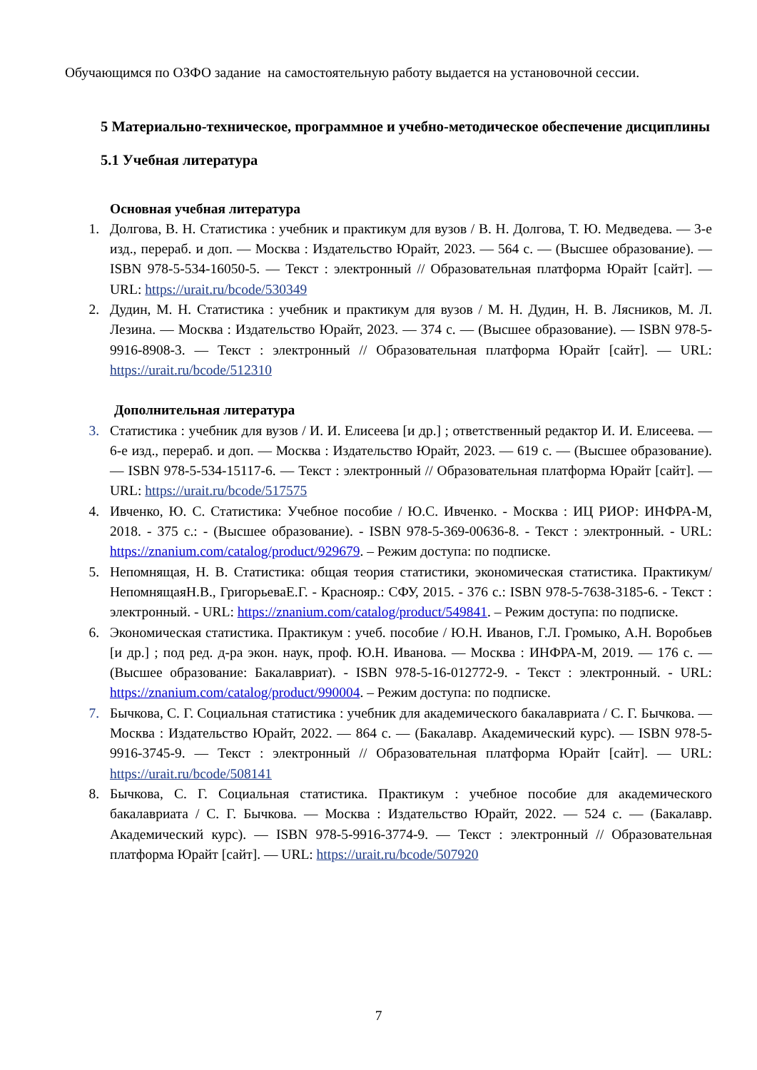Обучающимся по ОЗФО задание на самостоятельную работу выдается на установочной сессии.
5 Материально-техническое, программное и учебно-методическое обеспечение дисциплины
5.1 Учебная литература
Основная учебная литература
1. Долгова, В. Н. Статистика : учебник и практикум для вузов / В. Н. Долгова, Т. Ю. Медведева. — 3-е изд., перераб. и доп. — Москва : Издательство Юрайт, 2023. — 564 с. — (Высшее образование). — ISBN 978-5-534-16050-5. — Текст : электронный // Образовательная платформа Юрайт [сайт]. — URL: https://urait.ru/bcode/530349
2. Дудин, М. Н. Статистика : учебник и практикум для вузов / М. Н. Дудин, Н. В. Лясников, М. Л. Лезина. — Москва : Издательство Юрайт, 2023. — 374 с. — (Высшее образование). — ISBN 978-5-9916-8908-3. — Текст : электронный // Образовательная платформа Юрайт [сайт]. — URL: https://urait.ru/bcode/512310
Дополнительная литература
3. Статистика : учебник для вузов / И. И. Елисеева [и др.] ; ответственный редактор И. И. Елисеева. — 6-е изд., перераб. и доп. — Москва : Издательство Юрайт, 2023. — 619 с. — (Высшее образование). — ISBN 978-5-534-15117-6. — Текст : электронный // Образовательная платформа Юрайт [сайт]. — URL: https://urait.ru/bcode/517575
4. Ивченко, Ю. С. Статистика: Учебное пособие / Ю.С. Ивченко. - Москва : ИЦ РИОР: ИНФРА-М, 2018. - 375 с.: - (Высшее образование). - ISBN 978-5-369-00636-8. - Текст : электронный. - URL: https://znanium.com/catalog/product/929679. – Режим доступа: по подписке.
5. Непомнящая, Н. В. Статистика: общая теория статистики, экономическая статистика. Практикум/ НепомнящаяН.В., ГригорьеваЕ.Г. - Краснояр.: СФУ, 2015. - 376 с.: ISBN 978-5-7638-3185-6. - Текст : электронный. - URL: https://znanium.com/catalog/product/549841. – Режим доступа: по подписке.
6. Экономическая статистика. Практикум : учеб. пособие / Ю.Н. Иванов, Г.Л. Громыко, А.Н. Воробьев [и др.] ; под ред. д-ра экон. наук, проф. Ю.Н. Иванова. — Москва : ИНФРА-М, 2019. — 176 с. — (Высшее образование: Бакалавриат). - ISBN 978-5-16-012772-9. - Текст : электронный. - URL: https://znanium.com/catalog/product/990004. – Режим доступа: по подписке.
7. Бычкова, С. Г. Социальная статистика : учебник для академического бакалавриата / С. Г. Бычкова. — Москва : Издательство Юрайт, 2022. — 864 с. — (Бакалавр. Академический курс). — ISBN 978-5-9916-3745-9. — Текст : электронный // Образовательная платформа Юрайт [сайт]. — URL: https://urait.ru/bcode/508141
8. Бычкова, С. Г. Социальная статистика. Практикум : учебное пособие для академического бакалавриата / С. Г. Бычкова. — Москва : Издательство Юрайт, 2022. — 524 с. — (Бакалавр. Академический курс). — ISBN 978-5-9916-3774-9. — Текст : электронный // Образовательная платформа Юрайт [сайт]. — URL: https://urait.ru/bcode/507920
7